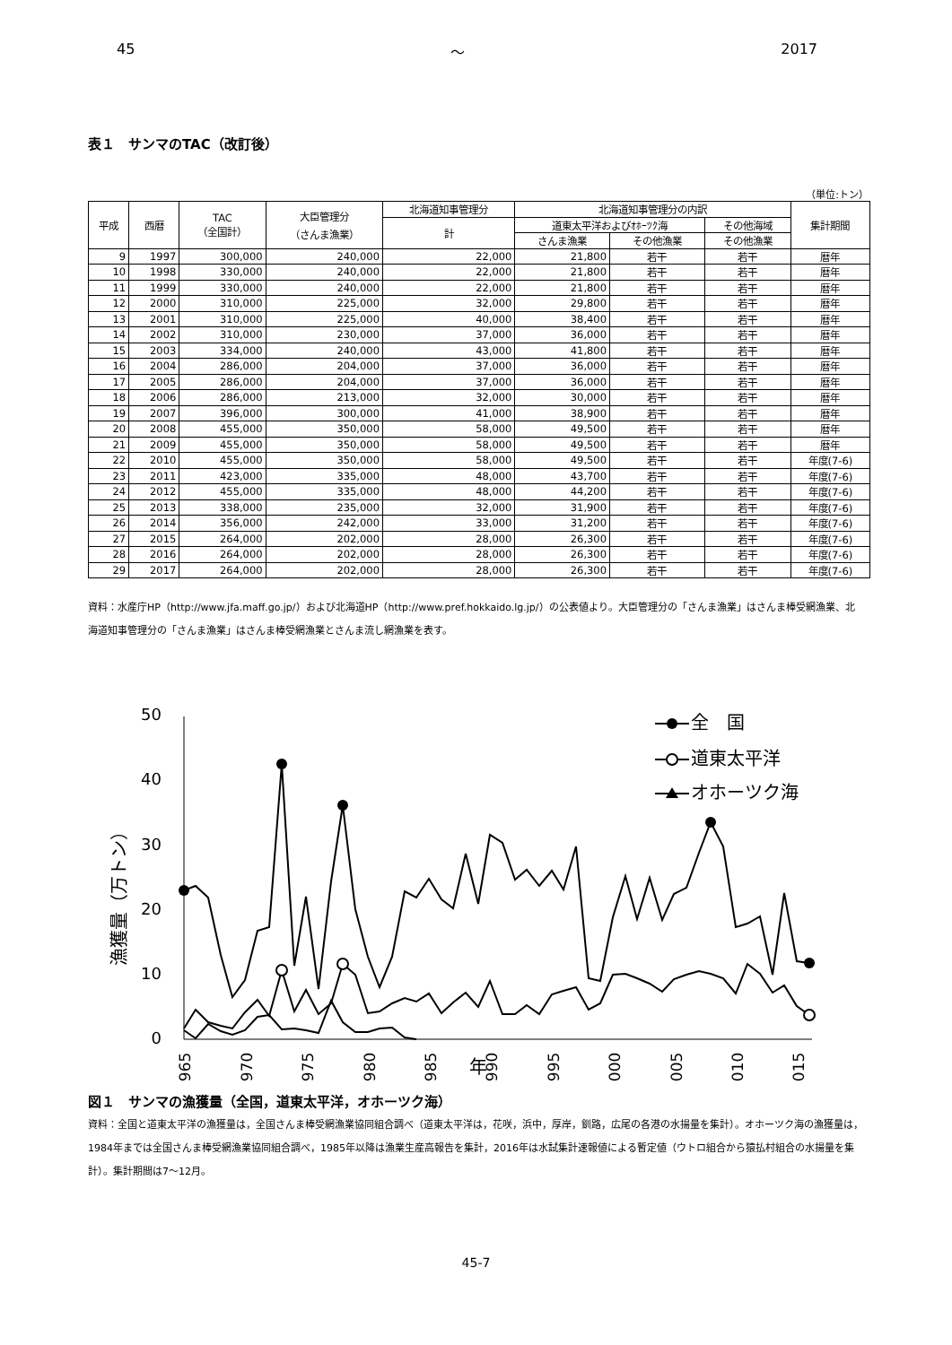45 ～ 2017
表１　サンマのTAC（改訂後）
（単位:トン）
| 平成 | 西暦 | TAC （全国計） | 大臣管理分 （さんま漁業） | 北海道知事管理分 | 北海道知事管理分の内訳 | | | 集計期間 |
| --- | --- | --- | --- | --- | --- | --- | --- | --- |
| | | | | 計 | 道東太平洋およびｵﾎｰﾂｸ海 | | その他海域 | |
| | | | | | さんま漁業 | その他漁業 | その他漁業 | |
| 9 | 1997 | 300,000 | 240,000 | 22,000 | 21,800 | 若干 | 若干 | 暦年 |
| 10 | 1998 | 330,000 | 240,000 | 22,000 | 21,800 | 若干 | 若干 | 暦年 |
| 11 | 1999 | 330,000 | 240,000 | 22,000 | 21,800 | 若干 | 若干 | 暦年 |
| 12 | 2000 | 310,000 | 225,000 | 32,000 | 29,800 | 若干 | 若干 | 暦年 |
| 13 | 2001 | 310,000 | 225,000 | 40,000 | 38,400 | 若干 | 若干 | 暦年 |
| 14 | 2002 | 310,000 | 230,000 | 37,000 | 36,000 | 若干 | 若干 | 暦年 |
| 15 | 2003 | 334,000 | 240,000 | 43,000 | 41,800 | 若干 | 若干 | 暦年 |
| 16 | 2004 | 286,000 | 204,000 | 37,000 | 36,000 | 若干 | 若干 | 暦年 |
| 17 | 2005 | 286,000 | 204,000 | 37,000 | 36,000 | 若干 | 若干 | 暦年 |
| 18 | 2006 | 286,000 | 213,000 | 32,000 | 30,000 | 若干 | 若干 | 暦年 |
| 19 | 2007 | 396,000 | 300,000 | 41,000 | 38,900 | 若干 | 若干 | 暦年 |
| 20 | 2008 | 455,000 | 350,000 | 58,000 | 49,500 | 若干 | 若干 | 暦年 |
| 21 | 2009 | 455,000 | 350,000 | 58,000 | 49,500 | 若干 | 若干 | 暦年 |
| 22 | 2010 | 455,000 | 350,000 | 58,000 | 49,500 | 若干 | 若干 | 年度(7-6) |
| 23 | 2011 | 423,000 | 335,000 | 48,000 | 43,700 | 若干 | 若干 | 年度(7-6) |
| 24 | 2012 | 455,000 | 335,000 | 48,000 | 44,200 | 若干 | 若干 | 年度(7-6) |
| 25 | 2013 | 338,000 | 235,000 | 32,000 | 31,900 | 若干 | 若干 | 年度(7-6) |
| 26 | 2014 | 356,000 | 242,000 | 33,000 | 31,200 | 若干 | 若干 | 年度(7-6) |
| 27 | 2015 | 264,000 | 202,000 | 28,000 | 26,300 | 若干 | 若干 | 年度(7-6) |
| 28 | 2016 | 264,000 | 202,000 | 28,000 | 26,300 | 若干 | 若干 | 年度(7-6) |
| 29 | 2017 | 264,000 | 202,000 | 28,000 | 26,300 | 若干 | 若干 | 年度(7-6) |
資料：水産庁HP（http://www.jfa.maff.go.jp/）および北海道HP（http://www.pref.hokkaido.lg.jp/）の公表値より。大臣管理分の「さんま漁業」はさんま棒受網漁業、北海道知事管理分の「さんま漁業」はさんま棒受網漁業とさんま流し網漁業を表す。
50
40
30
20
10
0
漁獲量（万トン）
1965
1970
1975
1980
1985
1990
1995
2000
2005
2010
2015
年
全　国
道東太平洋
オホーツク海
図１　サンマの漁獲量（全国，道東太平洋，オホーツク海）
資料：全国と道東太平洋の漁獲量は，全国さんま棒受網漁業協同組合調べ（道東太平洋は，花咲，浜中，厚岸，釧路，広尾の各港の水揚量を集計）。オホーツク海の漁獲量は，1984年までは全国さんま棒受網漁業協同組合調べ，1985年以降は漁業生産高報告を集計，2016年は水試集計速報値による暫定値（ウトロ組合から猿払村組合の水揚量を集計）。集計期間は7～12月。
45-7